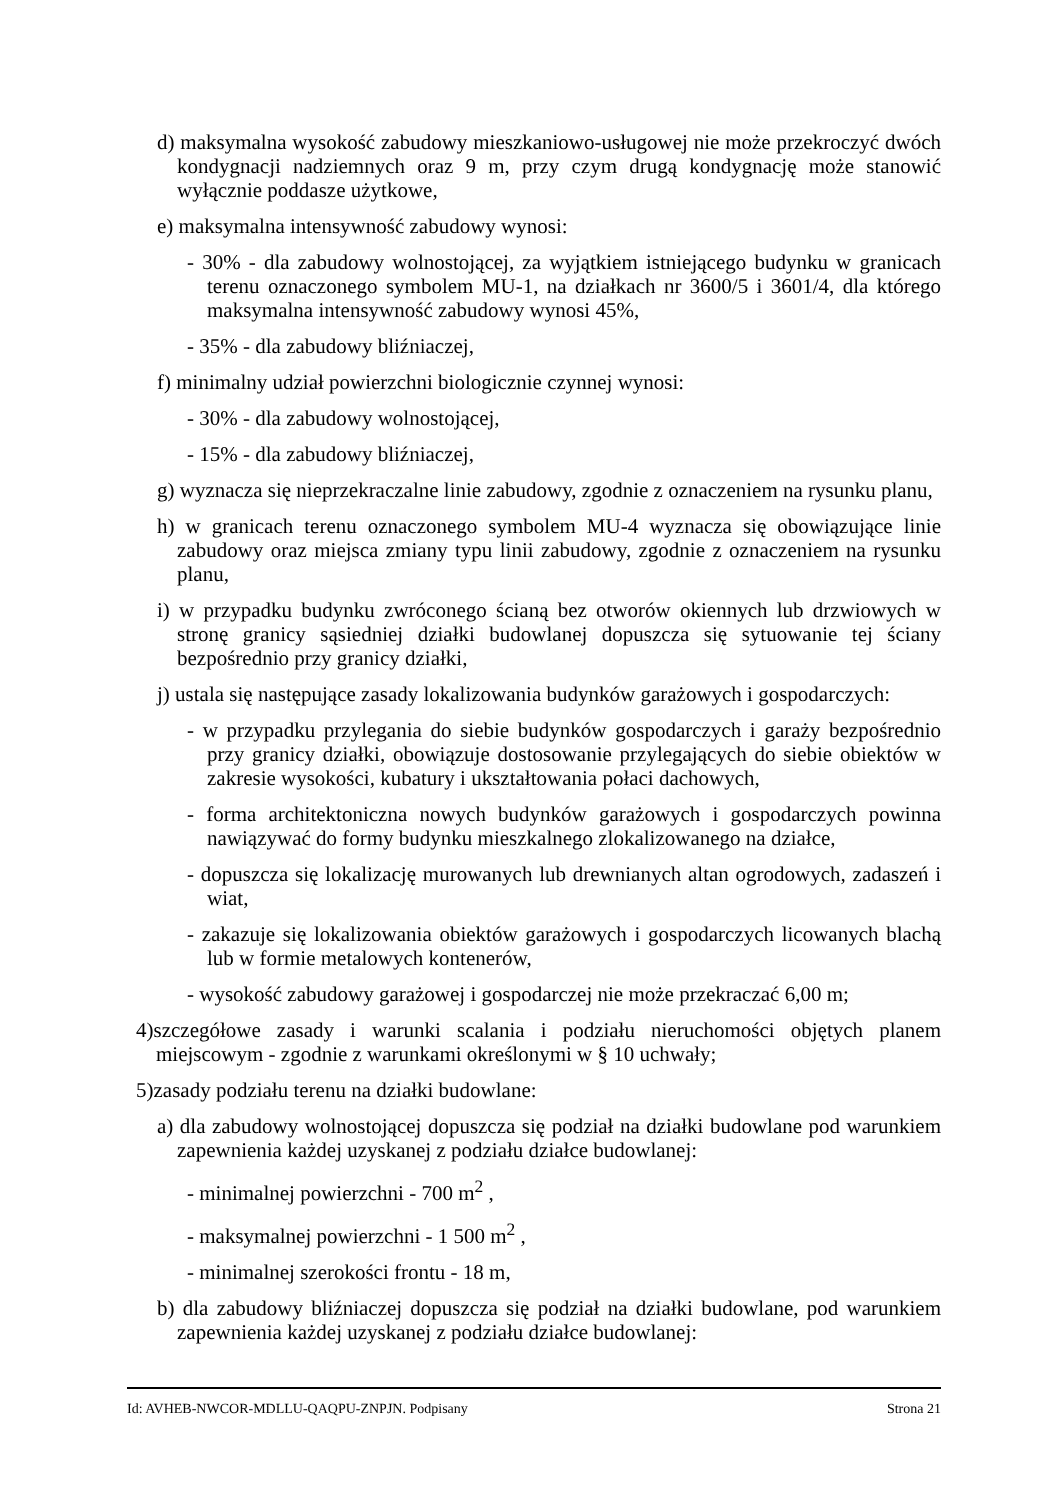d) maksymalna wysokość zabudowy mieszkaniowo-usługowej nie może przekroczyć dwóch kondygnacji nadziemnych oraz 9 m, przy czym drugą kondygnację może stanowić wyłącznie poddasze użytkowe,
e) maksymalna intensywność zabudowy wynosi:
- 30% - dla zabudowy wolnostojącej, za wyjątkiem istniejącego budynku w granicach terenu oznaczonego symbolem MU-1, na działkach nr 3600/5 i 3601/4, dla którego maksymalna intensywność zabudowy wynosi 45%,
- 35% - dla zabudowy bliźniaczej,
f) minimalny udział powierzchni biologicznie czynnej wynosi:
- 30% - dla zabudowy wolnostojącej,
- 15% - dla zabudowy bliźniaczej,
g) wyznacza się nieprzekraczalne linie zabudowy, zgodnie z oznaczeniem na rysunku planu,
h) w granicach terenu oznaczonego symbolem MU-4 wyznacza się obowiązujące linie zabudowy oraz miejsca zmiany typu linii zabudowy, zgodnie z oznaczeniem na rysunku planu,
i) w przypadku budynku zwróconego ścianą bez otworów okiennych lub drzwiowych w stronę granicy sąsiedniej działki budowlanej dopuszcza się sytuowanie tej ściany bezpośrednio przy granicy działki,
j) ustala się następujące zasady lokalizowania budynków garażowych i gospodarczych:
- w przypadku przylegania do siebie budynków gospodarczych i garaży bezpośrednio przy granicy działki, obowiązuje dostosowanie przylegających do siebie obiektów w zakresie wysokości, kubatury i ukształtowania połaci dachowych,
- forma architektoniczna nowych budynków garażowych i gospodarczych powinna nawiązywać do formy budynku mieszkalnego zlokalizowanego na działce,
- dopuszcza się lokalizację murowanych lub drewnianych altan ogrodowych, zadaszeń i wiat,
- zakazuje się lokalizowania obiektów garażowych i gospodarczych licowanych blachą lub w formie metalowych kontenerów,
- wysokość zabudowy garażowej i gospodarczej nie może przekraczać 6,00 m;
4)szczegółowe zasady i warunki scalania i podziału nieruchomości objętych planem miejscowym - zgodnie z warunkami określonymi w § 10 uchwały;
5)zasady podziału terenu na działki budowlane:
a) dla zabudowy wolnostojącej dopuszcza się podział na działki budowlane pod warunkiem zapewnienia każdej uzyskanej z podziału działce budowlanej:
- minimalnej powierzchni - 700 m<sup>2</sup> ,
- maksymalnej powierzchni - 1 500 m<sup>2</sup> ,
- minimalnej szerokości frontu - 18 m,
b) dla zabudowy bliźniaczej dopuszcza się podział na działki budowlane, pod warunkiem zapewnienia każdej uzyskanej z podziału działce budowlanej:
Id: AVHEB-NWCOR-MDLLU-QAQPU-ZNPJN. Podpisany Strona 21